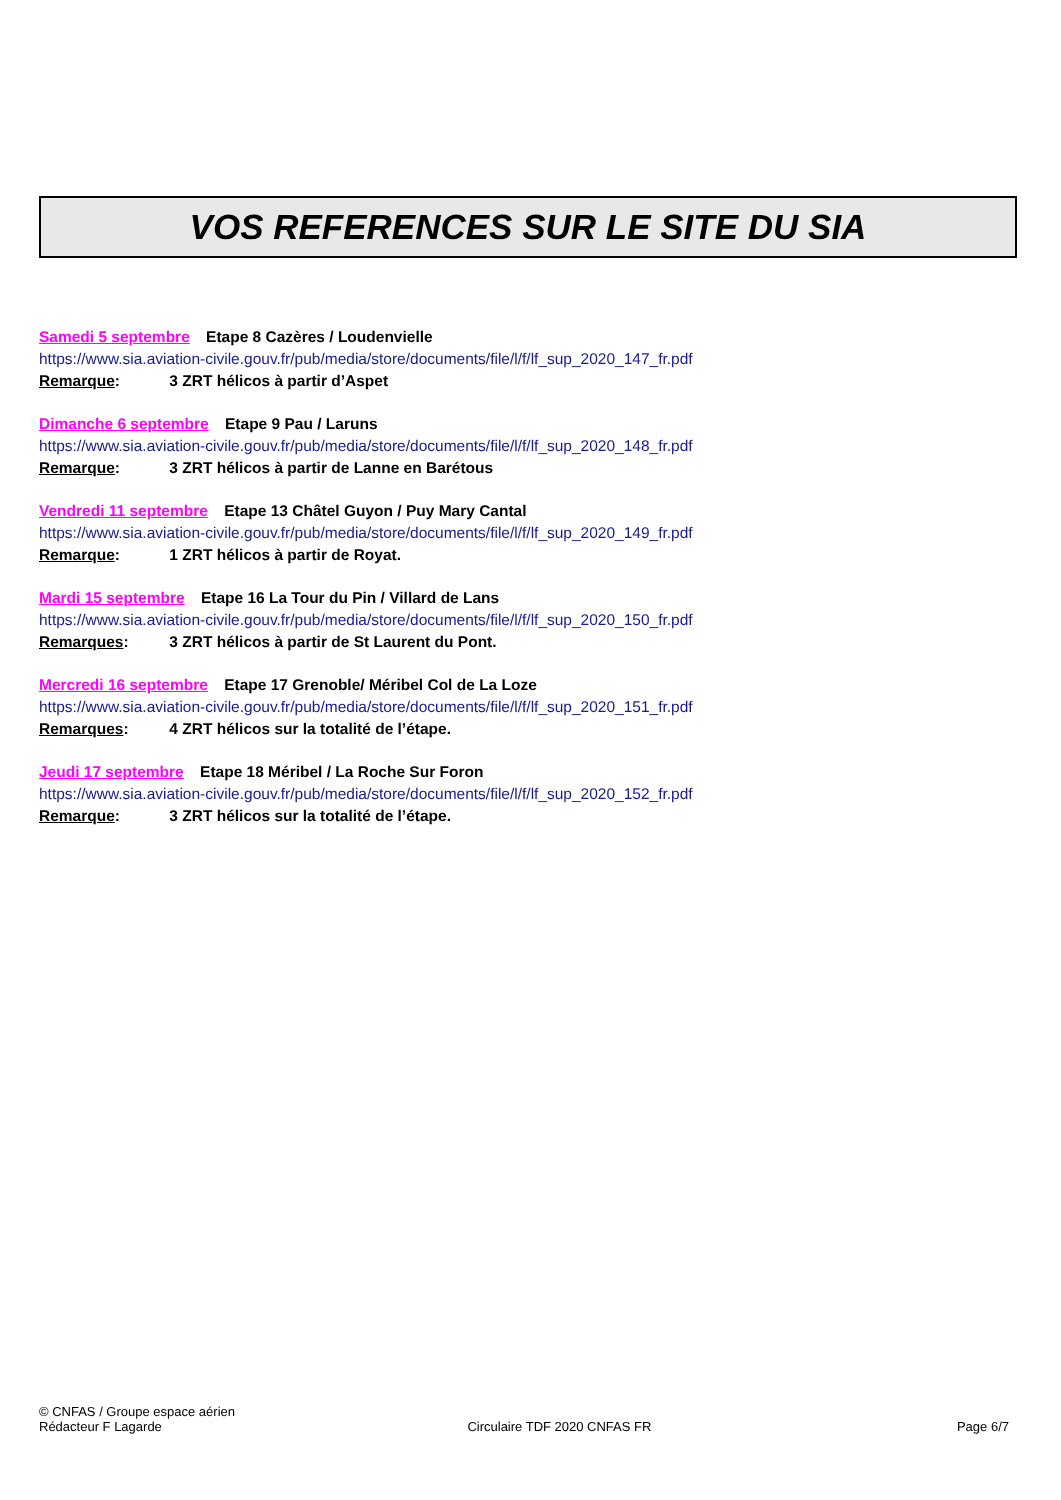VOS REFERENCES SUR LE SITE DU SIA
Samedi 5 septembre Etape 8 Cazères / Loudenvielle
https://www.sia.aviation-civile.gouv.fr/pub/media/store/documents/file/l/f/lf_sup_2020_147_fr.pdf
Remarque: 3 ZRT hélicos à partir d’Aspet
Dimanche 6 septembre Etape 9 Pau / Laruns
https://www.sia.aviation-civile.gouv.fr/pub/media/store/documents/file/l/f/lf_sup_2020_148_fr.pdf
Remarque: 3 ZRT hélicos à partir de Lanne en Barétous
Vendredi 11 septembre Etape 13 Châtel Guyon / Puy Mary Cantal
https://www.sia.aviation-civile.gouv.fr/pub/media/store/documents/file/l/f/lf_sup_2020_149_fr.pdf
Remarque: 1 ZRT hélicos à partir de Royat.
Mardi 15 septembre Etape 16 La Tour du Pin / Villard de Lans
https://www.sia.aviation-civile.gouv.fr/pub/media/store/documents/file/l/f/lf_sup_2020_150_fr.pdf
Remarques: 3 ZRT hélicos à partir de St Laurent du Pont.
Mercredi 16 septembre Etape 17 Grenoble/ Méribel Col de La Loze
https://www.sia.aviation-civile.gouv.fr/pub/media/store/documents/file/l/f/lf_sup_2020_151_fr.pdf
Remarques: 4 ZRT hélicos sur la totalité de l’étape.
Jeudi 17 septembre Etape 18 Méribel / La Roche Sur Foron
https://www.sia.aviation-civile.gouv.fr/pub/media/store/documents/file/l/f/lf_sup_2020_152_fr.pdf
Remarque: 3 ZRT hélicos sur la totalité de l’étape.
© CNFAS / Groupe espace aérien
Rédacteur F Lagarde Circulaire TDF 2020 CNFAS FR Page 6/7